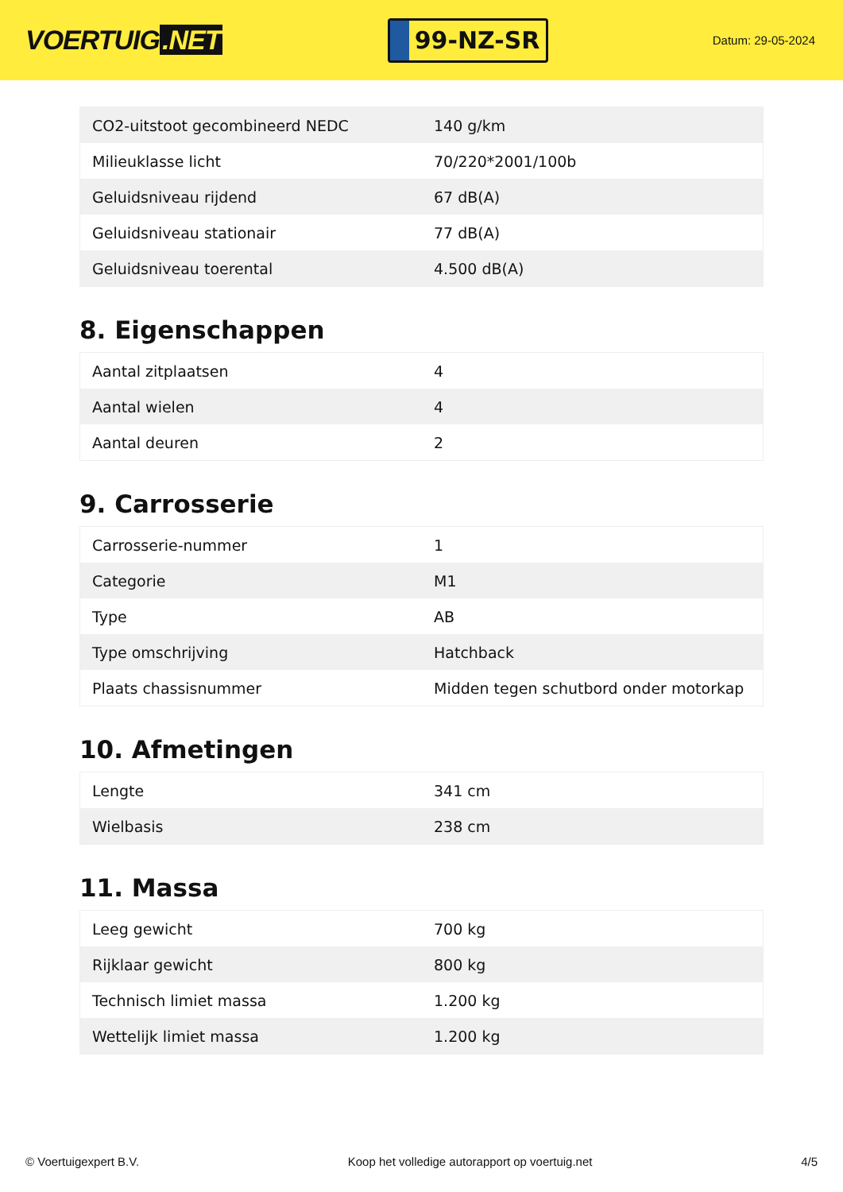VOERTUIG.NET
99-NZ-SR
Datum: 29-05-2024
| CO2-uitstoot gecombineerd NEDC | 140 g/km |
| Milieuklasse licht | 70/220*2001/100b |
| Geluidsniveau rijdend | 67 dB(A) |
| Geluidsniveau stationair | 77 dB(A) |
| Geluidsniveau toerental | 4.500 dB(A) |
8. Eigenschappen
| Aantal zitplaatsen | 4 |
| Aantal wielen | 4 |
| Aantal deuren | 2 |
9. Carrosserie
| Carrosserie-nummer | 1 |
| Categorie | M1 |
| Type | AB |
| Type omschrijving | Hatchback |
| Plaats chassisnummer | Midden tegen schutbord onder motorkap |
10. Afmetingen
| Lengte | 341 cm |
| Wielbasis | 238 cm |
11. Massa
| Leeg gewicht | 700 kg |
| Rijklaar gewicht | 800 kg |
| Technisch limiet massa | 1.200 kg |
| Wettelijk limiet massa | 1.200 kg |
© Voertuigexpert B.V. Koop het volledige autorapport op voertuig.net 4/5